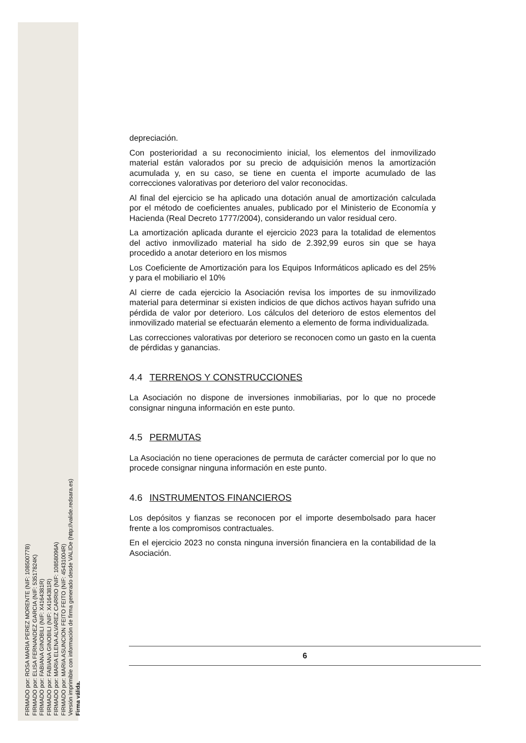FIRMADO por: ROSA MARIA PEREZ MORENTE (NIF: 10850077B)
FIRMADO por: ELISA FERNANDEZ GARCIA (NIF: 53517824K)
FIRMADO por: FABIANA GINOBILI (NIF: X4164381R)
FIRMADO por: FABIANA GINOBILI (NIF: X4164381R)
FIRMADO por: MARIA ELENA ALVAREZ CARRIO (NIF: 10858096A)
FIRMADO por: MARIA ASUNCION FEITO FEITO (NIF: 45431004R)
Versión imprimible con información de firma generado desde VALIDe (http://valide.redsara.es)
Firma válida.
depreciación.
Con posterioridad a su reconocimiento inicial, los elementos del inmovilizado material están valorados por su precio de adquisición menos la amortización acumulada y, en su caso, se tiene en cuenta el importe acumulado de las correcciones valorativas por deterioro del valor reconocidas.
Al final del ejercicio se ha aplicado una dotación anual de amortización calculada por el método de coeficientes anuales, publicado por el Ministerio de Economía y Hacienda (Real Decreto 1777/2004), considerando un valor residual cero.
La amortización aplicada durante el ejercicio 2023 para la totalidad de elementos del activo inmovilizado material ha sido de 2.392,99 euros sin que se haya procedido a anotar deterioro en los mismos
Los Coeficiente de Amortización para los Equipos Informáticos aplicado es del 25% y para el mobiliario el 10%
Al cierre de cada ejercicio la Asociación revisa los importes de su inmovilizado material para determinar si existen indicios de que dichos activos hayan sufrido una pérdida de valor por deterioro. Los cálculos del deterioro de estos elementos del inmovilizado material se efectuarán elemento a elemento de forma individualizada.
Las correcciones valorativas por deterioro se reconocen como un gasto en la cuenta de pérdidas y ganancias.
4.4 TERRENOS Y CONSTRUCCIONES
La Asociación no dispone de inversiones inmobiliarias, por lo que no procede consignar ninguna información en este punto.
4.5 PERMUTAS
La Asociación no tiene operaciones de permuta de carácter comercial por lo que no procede consignar ninguna información en este punto.
4.6 INSTRUMENTOS FINANCIEROS
Los depósitos y fianzas se reconocen por el importe desembolsado para hacer frente a los compromisos contractuales.
En el ejercicio 2023 no consta ninguna inversión financiera en la contabilidad de la Asociación.
6